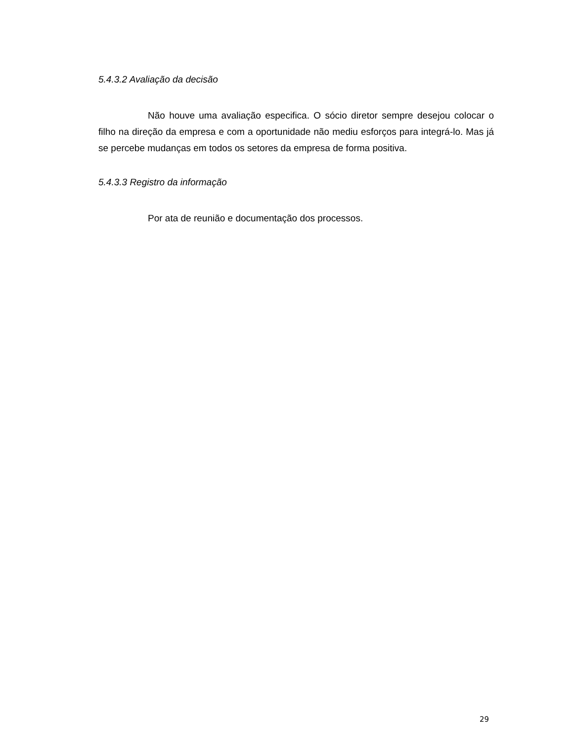5.4.3.2 Avaliação da decisão
Não houve uma avaliação especifica. O sócio diretor sempre desejou colocar o filho na direção da empresa e com a oportunidade não mediu esforços para integrá-lo. Mas já se percebe mudanças em todos os setores da empresa de forma positiva.
5.4.3.3 Registro da informação
Por ata de reunião e documentação dos processos.
29